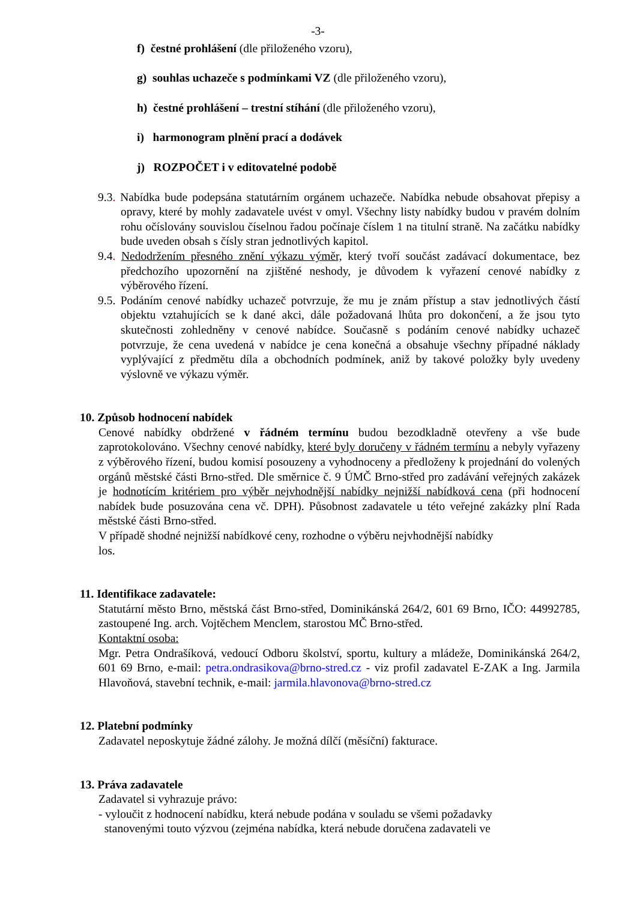-3-
f) čestné prohlášení (dle přiloženého vzoru),
g) souhlas uchazeče s podmínkami VZ (dle přiloženého vzoru),
h) čestné prohlášení – trestní stíhání (dle přiloženého vzoru),
i) harmonogram plnění prací a dodávek
j) ROZPOČET i v editovatelné podobě
9.3. Nabídka bude podepsána statutárním orgánem uchazeče. Nabídka nebude obsahovat přepisy a opravy, které by mohly zadavatele uvést v omyl. Všechny listy nabídky budou v pravém dolním rohu očíslovány souvislou číselnou řadou počínaje číslem 1 na titulní straně. Na začátku nabídky bude uveden obsah s čísly stran jednotlivých kapitol.
9.4. Nedodržením přesného znění výkazu výměr, který tvoří součást zadávací dokumentace, bez předchozího upozornění na zjištěné neshody, je důvodem k vyřazení cenové nabídky z výběrového řízení.
9.5. Podáním cenové nabídky uchazeč potvrzuje, že mu je znám přístup a stav jednotlivých částí objektu vztahujících se k dané akci, dále požadovaná lhůta pro dokončení, a že jsou tyto skutečnosti zohledněny v cenové nabídce. Současně s podáním cenové nabídky uchazeč potvrzuje, že cena uvedená v nabídce je cena konečná a obsahuje všechny případné náklady vyplývající z předmětu díla a obchodních podmínek, aniž by takové položky byly uvedeny výslovně ve výkazu výměr.
10. Způsob hodnocení nabídek
Cenové nabídky obdržené v řádném termínu budou bezodkladně otevřeny a vše bude zaprotokolováno. Všechny cenové nabídky, které byly doručeny v řádném termínu a nebyly vyřazeny z výběrového řízení, budou komisí posouzeny a vyhodnoceny a předloženy k projednání do volených orgánů městské části Brno-střed. Dle směrnice č. 9 ÚMČ Brno-střed pro zadávání veřejných zakázek je hodnotícím kritériem pro výběr nejvhodnější nabídky nejnižší nabídková cena (při hodnocení nabídek bude posuzována cena vč. DPH). Působnost zadavatele u této veřejné zakázky plní Rada městské části Brno-střed.
V případě shodné nejnižší nabídkové ceny, rozhodne o výběru nejvhodnější nabídky
los.
11. Identifikace zadavatele:
Statutární město Brno, městská část Brno-střed, Dominikánská 264/2, 601 69 Brno, IČO: 44992785, zastoupené Ing. arch. Vojtěchem Menclem, starostou MČ Brno-střed.
Kontaktní osoba:
Mgr. Petra Ondrašíková, vedoucí Odboru školství, sportu, kultury a mládeže, Dominikánská 264/2, 601 69 Brno, e-mail: petra.ondrasikova@brno-stred.cz - viz profil zadavatel E-ZAK a Ing. Jarmila Hlavoňová, stavební technik, e-mail: jarmila.hlavonova@brno-stred.cz
12. Platební podmínky
Zadavatel neposkytuje žádné zálohy. Je možná dílčí (měsíční) fakturace.
13. Práva zadavatele
Zadavatel si vyhrazuje právo:
- vyloučit z hodnocení nabídku, která nebude podána v souladu se všemi požadavky
stanovenými touto výzvou (zejména nabídka, která nebude doručena zadavateli ve